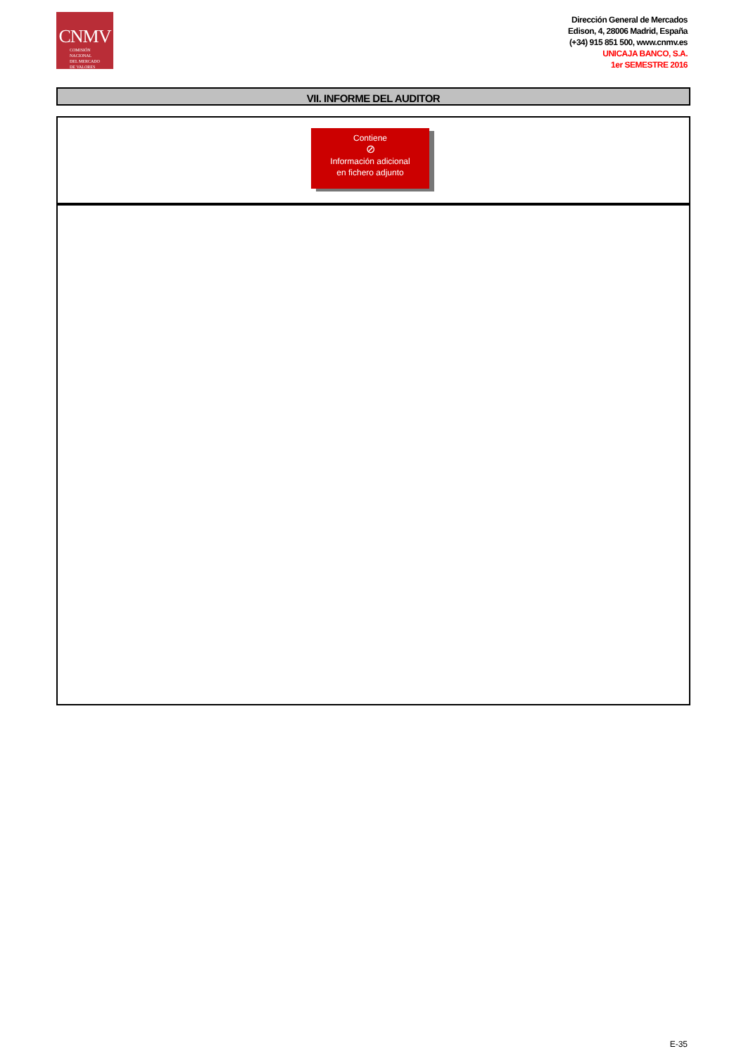CNMV
COMISIÓN
NACIONAL
DEL MERCADO
DE VALORES
Dirección General de Mercados
Edison, 4, 28006 Madrid, España
(+34) 915 851 500, www.cnmv.es
UNICAJA BANCO, S.A.
1er SEMESTRE 2016
VII. INFORME DEL AUDITOR
Contiene
⊘
Información adicional
en fichero adjunto
E-35